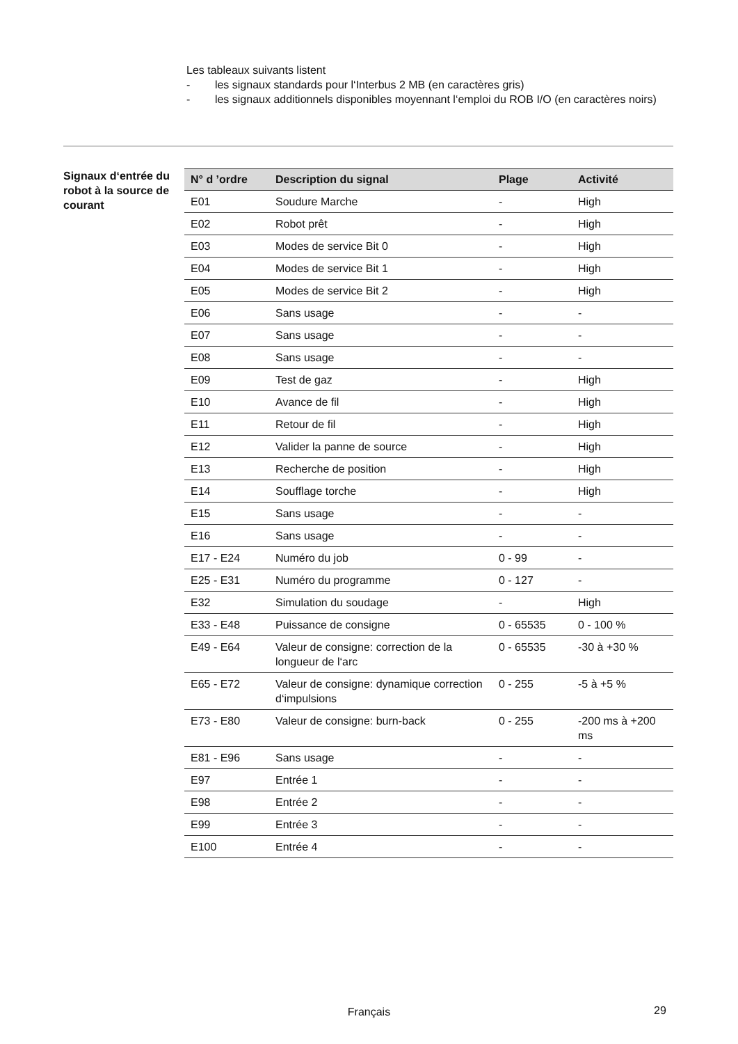Les tableaux suivants listent
- les signaux standards pour l‘Interbus 2 MB (en caractères gris)
- les signaux additionnels disponibles moyennant l‘emploi du ROB I/O (en caractères noirs)
Signaux d‘entrée du robot à la source de courant
| N° d ’ordre | Description du signal | Plage | Activité |
| --- | --- | --- | --- |
| E01 | Soudure Marche | - | High |
| E02 | Robot prêt | - | High |
| E03 | Modes de service Bit 0 | - | High |
| E04 | Modes de service Bit 1 | - | High |
| E05 | Modes de service Bit 2 | - | High |
| E06 | Sans usage | - | - |
| E07 | Sans usage | - | - |
| E08 | Sans usage | - | - |
| E09 | Test de gaz | - | High |
| E10 | Avance de fil | - | High |
| E11 | Retour de fil | - | High |
| E12 | Valider la panne de source | - | High |
| E13 | Recherche de position | - | High |
| E14 | Soufflage torche | - | High |
| E15 | Sans usage | - | - |
| E16 | Sans usage | - | - |
| E17 - E24 | Numéro du job | 0 - 99 | - |
| E25 - E31 | Numéro du programme | 0 - 127 | - |
| E32 | Simulation du soudage | - | High |
| E33 - E48 | Puissance de consigne | 0 - 65535 | 0 - 100 % |
| E49 - E64 | Valeur de consigne: correction de la longueur de l‘arc | 0 - 65535 | -30 à +30 % |
| E65 - E72 | Valeur de consigne: dynamique correction d‘impulsions | 0 - 255 | -5 à +5 % |
| E73 - E80 | Valeur de consigne: burn-back | 0 - 255 | -200 ms à +200 ms |
| E81 - E96 | Sans usage | - | - |
| E97 | Entrée 1 | - | - |
| E98 | Entrée 2 | - | - |
| E99 | Entrée 3 | - | - |
| E100 | Entrée 4 | - | - |
Français 29